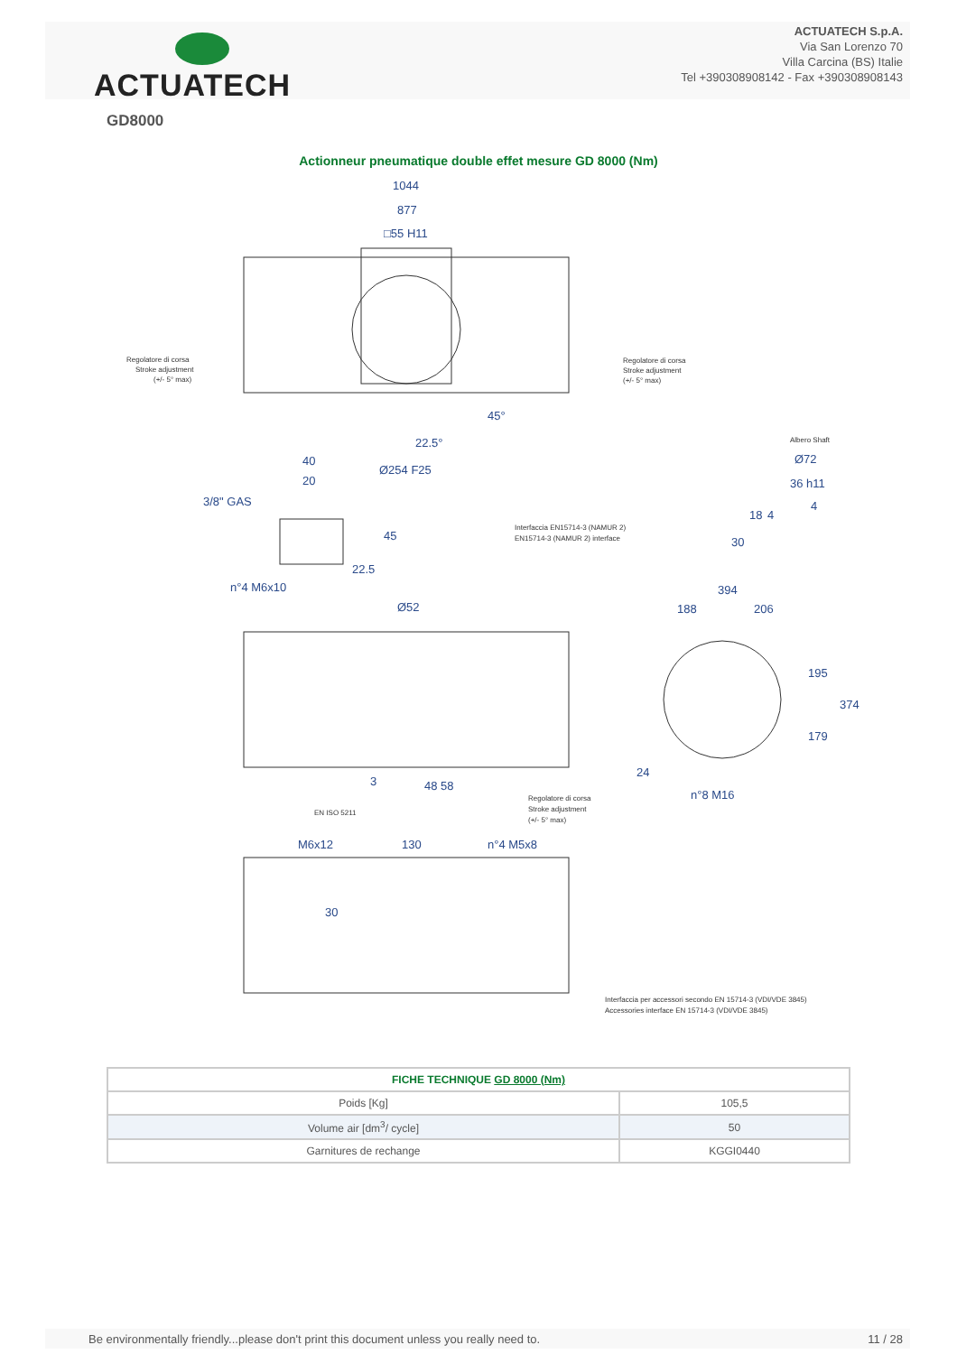ACTUATECH
ACTUATECH S.p.A.
Via San Lorenzo 70
Villa Carcina (BS) Italie
Tel +390308908142 - Fax +390308908143
GD8000
Actionneur pneumatique double effet mesure GD 8000 (Nm)
1044
877
□55 H11
22.5°
45°
Ø254 F25
40
20
3/8" GAS
45
22.5
n°4 M6x10
Ø52
394
188
206
195
179
374
24
n°8 M16
3
48
58
M6x12
130
n°4 M5x8
30
Ø72
36 h11
4
18
4
30
Regolatore di corsa
Stroke adjustment
(+/- 5° max)
Regolatore di corsa
Stroke adjustment
(+/- 5° max)
Albero Shaft
Interfaccia EN15714-3 (NAMUR 2)
EN15714-3 (NAMUR 2) interface
Regolatore di corsa
Stroke adjustment
(+/- 5° max)
EN ISO 5211
Interfaccia per accessori secondo EN 15714-3 (VDI/VDE 3845)
Accessories interface EN 15714-3 (VDI/VDE 3845)
| FICHE TECHNIQUE GD 8000 (Nm) | |
| --- | --- |
| Poids [Kg] | 105,5 |
| Volume air [dm<sup>3</sup>/ cycle] | 50 |
| Garnitures de rechange | KGGI0440 |
Be environmentally friendly...please don't print this document unless you really need to. 11 / 28